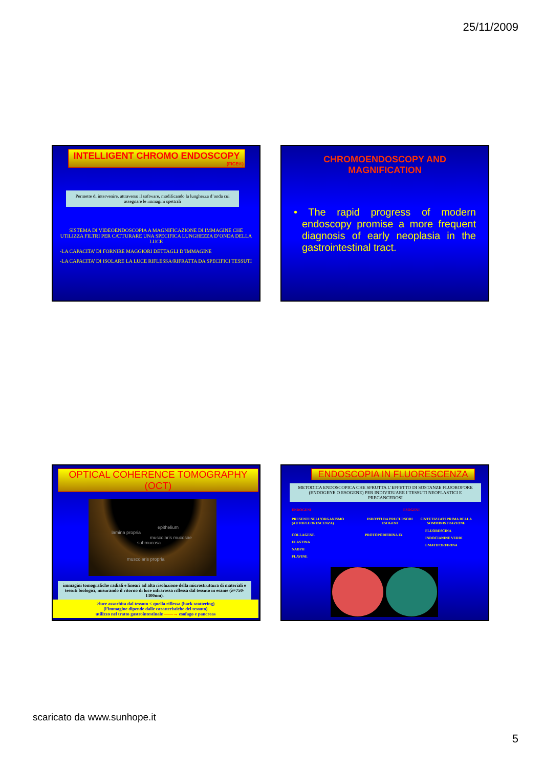25/11/2009
INTELLIGENT CHROMO ENDOSCOPY
(FICE®)
Permette di intervenire, attraverso il software, modificando la lunghezza d’onda cui assegnare le immagini spettrali
SISTEMA DI VIDEOENDOSCOPIA A MAGNIFICAZIONE DI IMMAGINE CHE UTILIZZA FILTRI PER CATTURARE UNA SPECIFICA LUNGHEZZA D’ONDA DELLA LUCE
-LA CAPACITA’ DI FORNIRE MAGGIORI DETTAGLI D’IMMAGINE
-LA CAPACITA’ DI ISOLARE LA LUCE RIFLESSA/RIFRATTA DA SPECIFICI TESSUTI
CHROMOENDOSCOPY AND
MAGNIFICATION
• The rapid progress of modern endoscopy promise a more frequent diagnosis of early neoplasia in the gastrointestinal tract.
OPTICAL COHERENCE TOMOGRAPHY (OCT)
epithelium
lamina propria
muscolaris mucosae
submucosa
muscolaris propria
immagini tomografiche radiali e lineari ad alta risoluzione della microstruttura di materiali e tessuti biologici, misurando il ritorno di luce infrarossa riflessa dal tessuto in esame (λ=750-1300nm).
>luce assorbita dal tessuto < quella riflessa (back scattering)
(l’immagine dipende dalle caratteristiche del tessuto)
utilizzo nel tratto gastrointestinale ——→ esofago e pancreas
ENDOSCOPIA IN FLUORESCENZA
METODICA ENDOSCOPICA CHE SFRUTTA L’EFFETTO DI SOSTANZE FLUOROFORE (ENDOGENE O ESOGENE) PER INDIVIDUARE I TESSUTI NEOPLASTICI E PRECANCEROSI
ENDOGENI ESOGENI
PRESENTI NELL’ORGANISMO (AUTOFLUORESCENZA) INDOTTI DA PRECURSORI ESOGENI SINTETIZZATI PRIMA DELLA SOMMINISTRAZIONE
COLLAGENE
ELASTINA
NADPH
FLAVINE
PROTOPORFIRINA IX
FLUORESCINA
INDOCIANINE VERDI
EMATIPORFIRINA
scaricato da www.sunhope.it
5